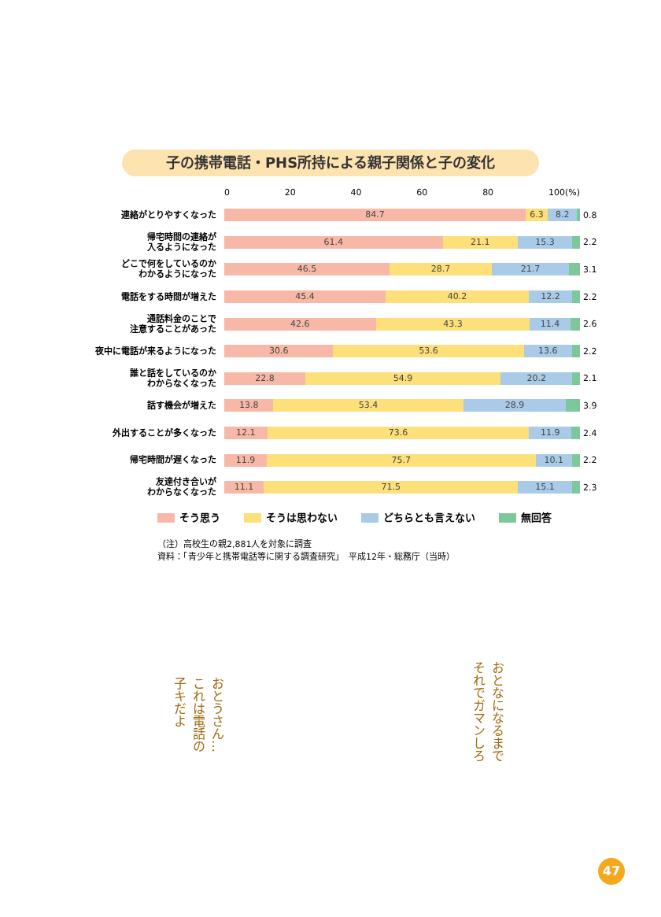子の携帯電話・PHS所持による親子関係と子の変化
0 20 40 60 80 100(%)
連絡がとりやすくなった
84.7 6.3 8.2
0.8
帰宅時間の連絡が
入るようになった
61.4 21.1 15.3
2.2
どこで何をしているのか
わかるようになった
46.5 28.7 21.7
3.1
電話をする時間が増えた
45.4 40.2 12.2
2.2
通話料金のことで
注意することがあった
42.6 43.3 11.4
2.6
夜中に電話が来るようになった
30.6 53.6 13.6
2.2
誰と話をしているのか
わからなくなった
22.8 54.9 20.2
2.1
話す機会が増えた
13.8 53.4 28.9
3.9
外出することが多くなった
12.1 73.6 11.9
2.4
帰宅時間が遅くなった
11.9 75.7 10.1
2.2
友達付き合いが
わからなくなった
11.1 71.5 15.1
2.3
そう思う そうは思わない どちらとも言えない 無回答
（注）高校生の親2,881人を対象に調査
資料：「青少年と携帯電話等に関する調査研究」　平成12年・総務庁（当時）
おとうさん…
これは電話の
子キだよ
おとなになるまで
それでガマンしろ
47